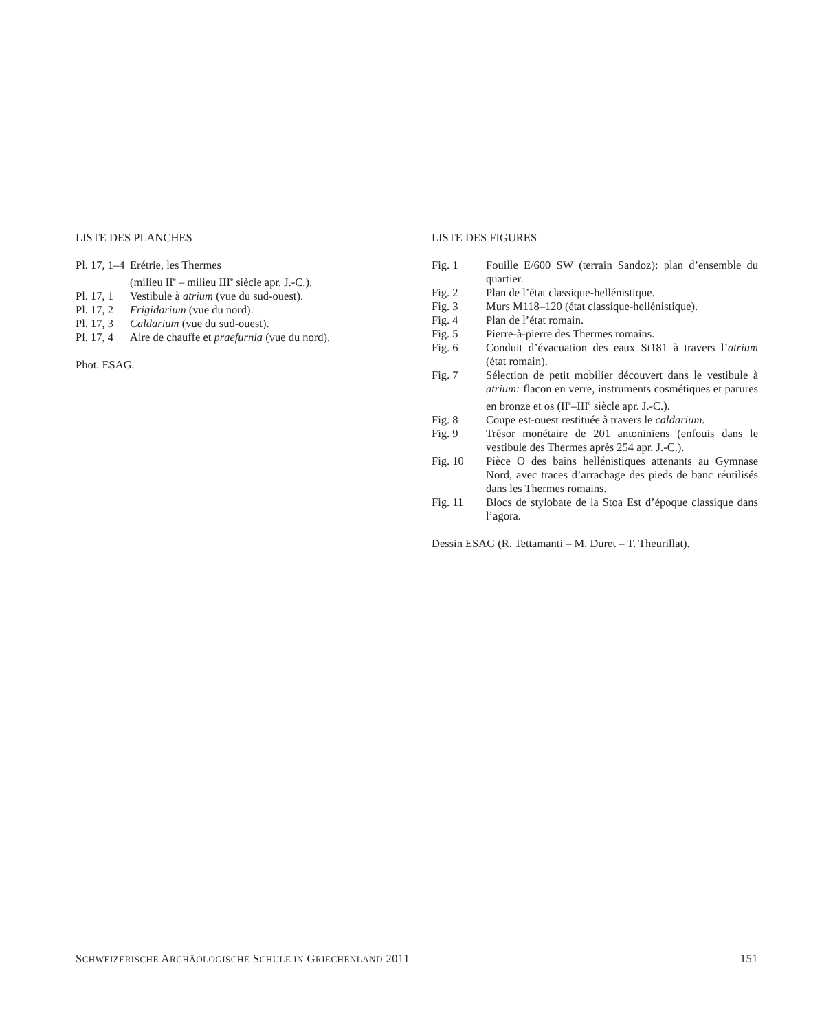LISTE DES PLANCHES
Pl. 17, 1–4 Erétrie, les Thermes
(milieu II<sup>e</sup> – milieu III<sup>e</sup> siècle apr. J.-C.).
Pl. 17, 1 Vestibule à atrium (vue du sud-ouest).
Pl. 17, 2 Frigidarium (vue du nord).
Pl. 17, 3 Caldarium (vue du sud-ouest).
Pl. 17, 4 Aire de chauffe et praefurnia (vue du nord).
Phot. ESAG.
LISTE DES FIGURES
Fig. 1 Fouille E/600 SW (terrain Sandoz): plan d’ensemble du quartier.
Fig. 2 Plan de l’état classique-hellénistique.
Fig. 3 Murs M118–120 (état classique-hellénistique).
Fig. 4 Plan de l’état romain.
Fig. 5 Pierre-à-pierre des Thermes romains.
Fig. 6 Conduit d’évacuation des eaux St181 à travers l’atrium (état romain).
Fig. 7 Sélection de petit mobilier découvert dans le vestibule à atrium: flacon en verre, instruments cosmétiques et parures en bronze et os (II<sup>e</sup>–III<sup>e</sup> siècle apr. J.-C.).
Fig. 8 Coupe est-ouest restituée à travers le caldarium.
Fig. 9 Trésor monétaire de 201 antoniniens (enfouis dans le vestibule des Thermes après 254 apr. J.-C.).
Fig. 10 Pièce O des bains hellénistiques attenants au Gymnase Nord, avec traces d’arrachage des pieds de banc réutilisés dans les Thermes romains.
Fig. 11 Blocs de stylobate de la Stoa Est d’époque classique dans l’agora.
Dessin ESAG (R. Tettamanti – M. Duret – T. Theurillat).
SCHWEIZERISCHE ARCHÄOLOGISCHE SCHULE IN GRIECHENLAND 2011 151